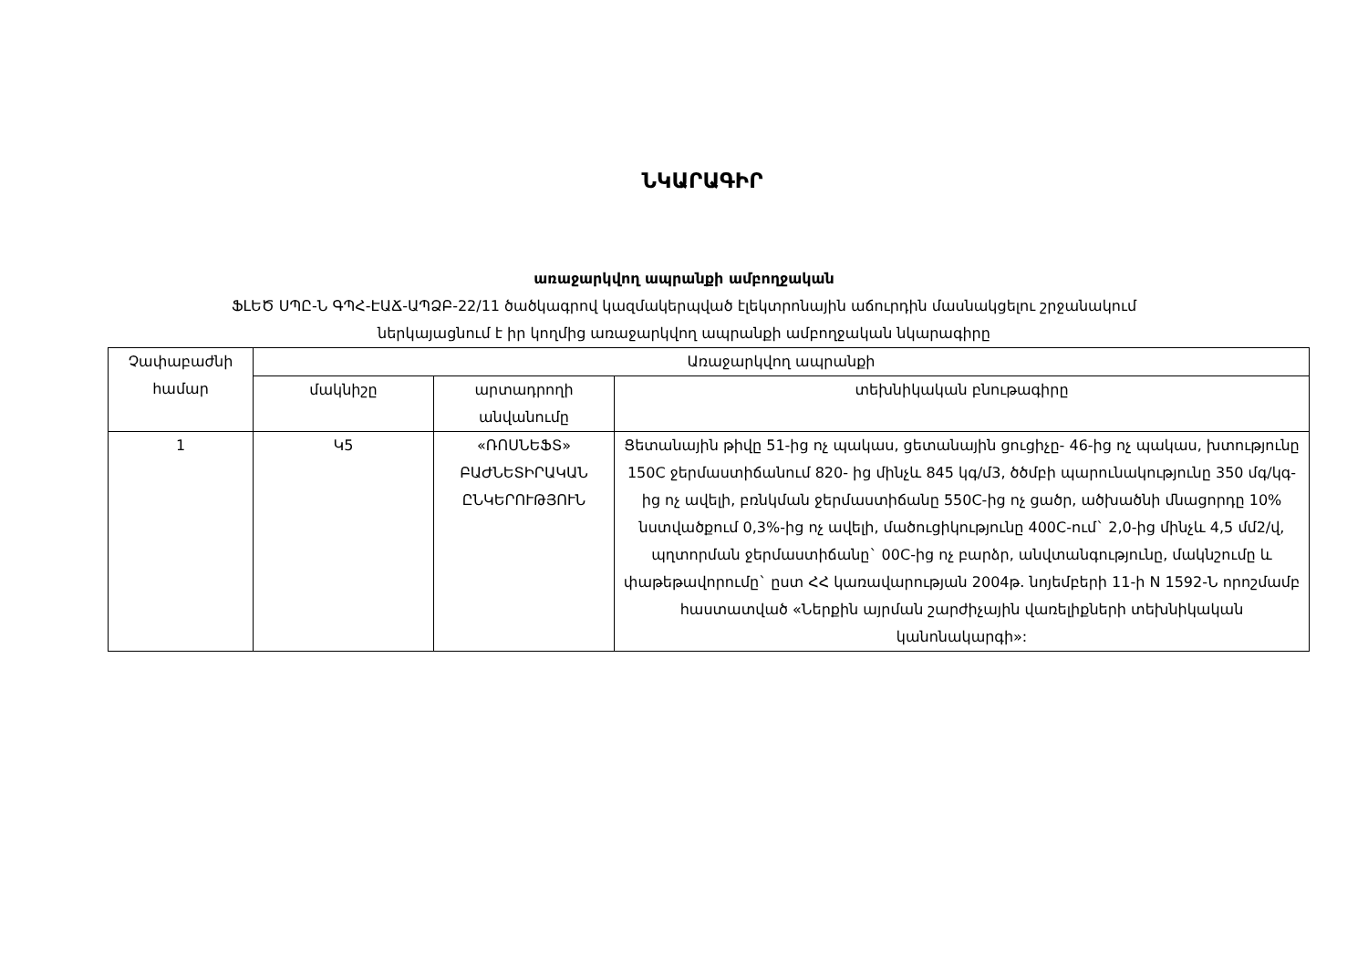ՆԿԱՐԱԳԻՐ
առաջարկվող ապրանքի ամբողջական
ՖԼԵԾ ՍՊԸ-Ն ԳՊՀ-ԷԱՃ-ԱՊՁԲ-22/11 ծածկագրով կազմակերպված էլեկտրոնային աճուրդին մասնակցելու շրջանակում
ներկայացնում է իր կողմից առաջարկվող ապրանքի ամբողջական նկարագիրը
| Չափաբաժնի համար | Առաջարկվող ապրանքի | | |
| --- | --- | --- | --- |
| | մակնիշը | արտադրողի անվանումը | տեխնիկական բնութագիրը |
| 1 | Կ5 | «ՌՈՍՆԵՖՏ» ԲԱԺՆԵՏԻՐԱԿԱՆ ԸՆԿԵՐՈՒԹՅՈՒՆ | Ցետանային թիվը 51-ից ոչ պակաս, ցետանային ցուցիչը- 46-ից ոչ պակաս, խտությունը 150C ջերմաստիճանում 820- ից մինչև 845 կգ/մ3, ծծմբի պարունակությունը 350 մգ/կգ- ից ոչ ավելի, բռնկման ջերմաստիճանը 550C-ից ոչ ցածր, ածխածնի մնացորդը 10% նստվածքում 0,3%-ից ոչ ավելի, մածուցիկությունը 400C-ում` 2,0-ից մինչև 4,5 մմ2/վ, պղտորման ջերմաստիճանը` 00C-ից ոչ բարձր, անվտանգությունը, մակնշումը և փաթեթավորումը` ըստ ՀՀ կառավարության 2004թ. նոյեմբերի 11-ի N 1592-Ն որոշմամբ հաստատված «Ներքին այրման շարժիչային վառելիքների տեխնիկական կանոնակարգի»: |